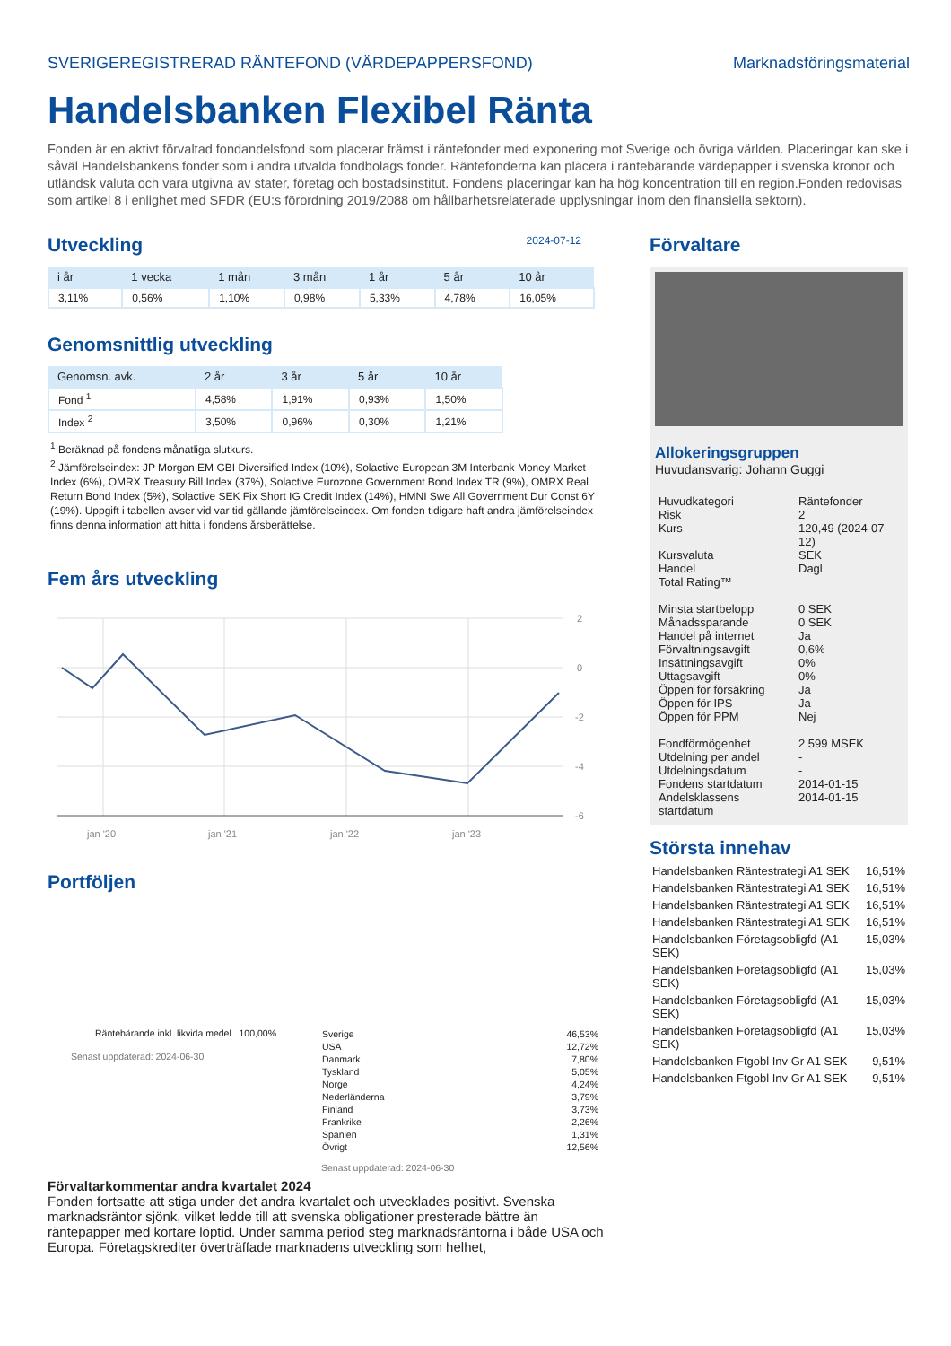SVERIGEREGISTRERAD RÄNTEFOND (VÄRDEPAPPERSFOND) Marknadsföringsmaterial
Handelsbanken Flexibel Ränta
Fonden är en aktivt förvaltad fondandelsfond som placerar främst i räntefonder med exponering mot Sverige och övriga världen. Placeringar kan ske i såväl Handelsbankens fonder som i andra utvalda fondbolags fonder. Räntefonderna kan placera i räntebärande värdepapper i svenska kronor och utländsk valuta och vara utgivna av stater, företag och bostadsinstitut. Fondens placeringar kan ha hög koncentration till en region.Fonden redovisas som artikel 8 i enlighet med SFDR (EU:s förordning 2019/2088 om hållbarhetsrelaterade upplysningar inom den finansiella sektorn).
Utveckling
2024-07-12
| i år | 1 vecka | 1 mån | 3 mån | 1 år | 5 år | 10 år |
| --- | --- | --- | --- | --- | --- | --- |
| 3,11% | 0,56% | 1,10% | 0,98% | 5,33% | 4,78% | 16,05% |
Genomsnittlig utveckling
| Genomsn. avk. | 2 år | 3 år | 5 år | 10 år |
| --- | --- | --- | --- | --- |
| Fond <sup>1</sup> | 4,58% | 1,91% | 0,93% | 1,50% |
| Index <sup>2</sup> | 3,50% | 0,96% | 0,30% | 1,21% |
<sup>1</sup> Beräknad på fondens månatliga slutkurs.
<sup>2</sup> Jämförelseindex: JP Morgan EM GBI Diversified Index (10%), Solactive European 3M Interbank Money Market Index (6%), OMRX Treasury Bill Index (37%), Solactive Eurozone Government Bond Index TR (9%), OMRX Real Return Bond Index (5%), Solactive SEK Fix Short IG Credit Index (14%), HMNI Swe All Government Dur Const 6Y (19%). Uppgift i tabellen avser vid var tid gällande jämförelseindex. Om fonden tidigare haft andra jämförelseindex finns denna information att hitta i fondens årsberättelse.
Fem års utveckling
2
0
-2
-4
-6
jan '20
jan '21
jan '22
jan '23
Portföljen
Räntebärande inkl. likvida medel 100,00%
Senast uppdaterad: 2024-06-30
| Sverige | 46,53% |
| USA | 12,72% |
| Danmark | 7,80% |
| Tyskland | 5,05% |
| Norge | 4,24% |
| Nederländerna | 3,79% |
| Finland | 3,73% |
| Frankrike | 2,26% |
| Spanien | 1,31% |
| Övrigt | 12,56% |
Senast uppdaterad: 2024-06-30
Förvaltarkommentar andra kvartalet 2024
Fonden fortsatte att stiga under det andra kvartalet och utvecklades positivt. Svenska marknadsräntor sjönk, vilket ledde till att svenska obligationer presterade bättre än räntepapper med kortare löptid. Under samma period steg marknadsräntorna i både USA och Europa. Företagskrediter överträffade marknadens utveckling som helhet,
Förvaltare
Allokeringsgruppen
Huvudansvarig: Johann Guggi
| Huvudkategori | Räntefonder |
| Risk | 2 |
| Kurs | 120,49 (2024-07-12) |
| Kursvaluta | SEK |
| Handel | Dagl. |
| Total Rating™ | |
| Minsta startbelopp | 0 SEK |
| Månadssparande | 0 SEK |
| Handel på internet | Ja |
| Förvaltningsavgift | 0,6% |
| Insättningsavgift | 0% |
| Uttagsavgift | 0% |
| Öppen för försäkring | Ja |
| Öppen för IPS | Ja |
| Öppen för PPM | Nej |
| Fondförmögenhet | 2 599 MSEK |
| Utdelning per andel | - |
| Utdelningsdatum | - |
| Fondens startdatum | 2014-01-15 |
| Andelsklassens startdatum | 2014-01-15 |
Största innehav
| Handelsbanken Räntestrategi A1 SEK | 16,51% |
| Handelsbanken Räntestrategi A1 SEK | 16,51% |
| Handelsbanken Räntestrategi A1 SEK | 16,51% |
| Handelsbanken Räntestrategi A1 SEK | 16,51% |
| Handelsbanken Företagsobligfd (A1 SEK) | 15,03% |
| Handelsbanken Företagsobligfd (A1 SEK) | 15,03% |
| Handelsbanken Företagsobligfd (A1 SEK) | 15,03% |
| Handelsbanken Företagsobligfd (A1 SEK) | 15,03% |
| Handelsbanken Ftgobl Inv Gr A1 SEK | 9,51% |
| Handelsbanken Ftgobl Inv Gr A1 SEK | 9,51% |